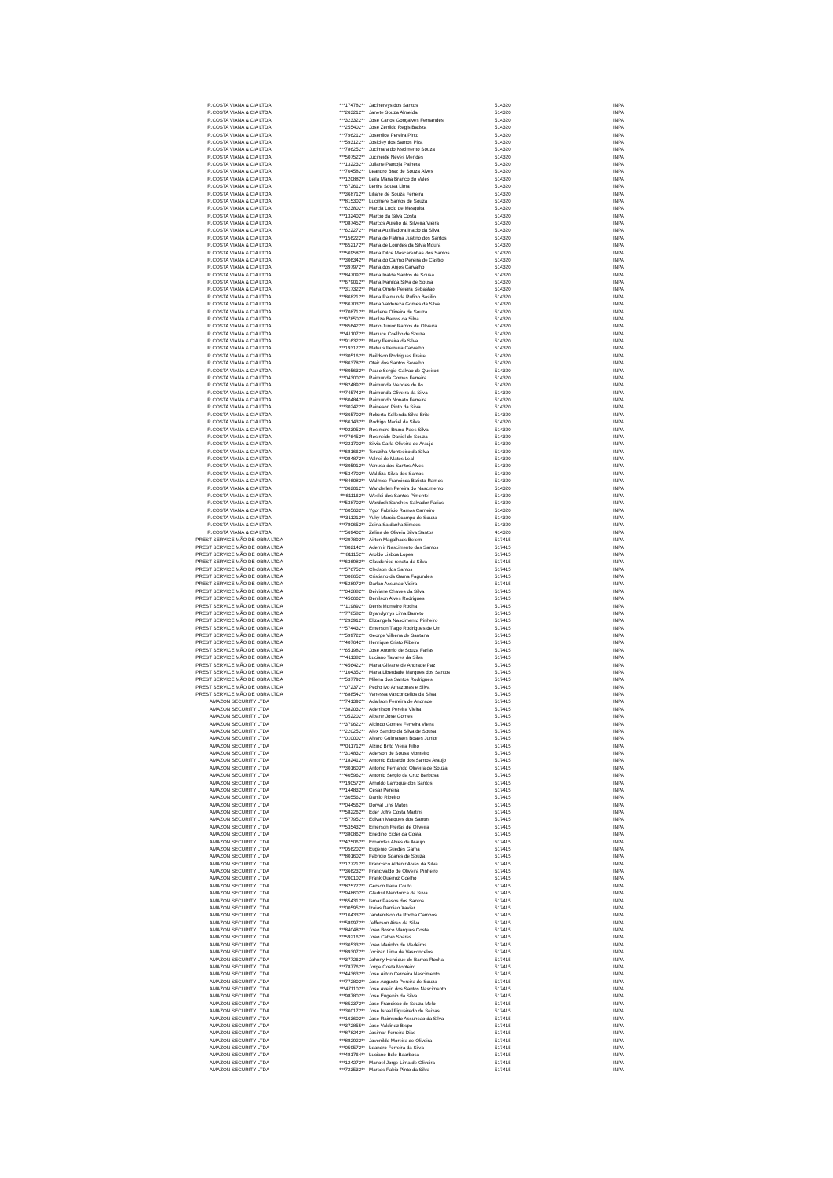| R.COSTA VIANA & CIA LTDA | ***174782** | Jacinereys dos Santos | 514320 | INPA |
| R.COSTA VIANA & CIA LTDA | ***263212** | Janete Souza Almeida | 514320 | INPA |
| R.COSTA VIANA & CIA LTDA | ***323322** | Jose Carlos Gonçalves Fernandes | 514320 | INPA |
| R.COSTA VIANA & CIA LTDA | ***255402** | Jose Zenildo Regis Batista | 514320 | INPA |
| R.COSTA VIANA & CIA LTDA | ***796212** | Josenilce Pereira Pinto | 514320 | INPA |
| R.COSTA VIANA & CIA LTDA | ***593122** | Josicley dos Santos Piza | 514320 | INPA |
| R.COSTA VIANA & CIA LTDA | ***786252** | Jucimara do Nscimento Souza | 514320 | INPA |
| R.COSTA VIANA & CIA LTDA | ***507522** | Jucineide Neves Mendes | 514320 | INPA |
| R.COSTA VIANA & CIA LTDA | ***132232** | Juliane Pantoja Palheta | 514320 | INPA |
| R.COSTA VIANA & CIA LTDA | ***704582** | Leandro Braz de Souza Alves | 514320 | INPA |
| R.COSTA VIANA & CIA LTDA | ***120882** | Leila Maria Branco do Vales | 514320 | INPA |
| R.COSTA VIANA & CIA LTDA | ***672612** | Lenira Sousa Lima | 514320 | INPA |
| R.COSTA VIANA & CIA LTDA | ***368712** | Liliane de Souza Ferreira | 514320 | INPA |
| R.COSTA VIANA & CIA LTDA | ***815302** | Lucimere Santos de Souza | 514320 | INPA |
| R.COSTA VIANA & CIA LTDA | ***623802** | Marcia Lucio de Mesquita | 514320 | INPA |
| R.COSTA VIANA & CIA LTDA | ***132402** | Marcio da Silva Costa | 514320 | INPA |
| R.COSTA VIANA & CIA LTDA | ***087452** | Marcos Aurelio da Silveira Vieira | 514320 | INPA |
| R.COSTA VIANA & CIA LTDA | ***622272** | Maria Auxiliadora Inacio da Silva | 514320 | INPA |
| R.COSTA VIANA & CIA LTDA | ***156222** | Maria de Fatima Justino dos Santos | 514320 | INPA |
| R.COSTA VIANA & CIA LTDA | ***652172** | Maria de Lourdes da Silva Moura | 514320 | INPA |
| R.COSTA VIANA & CIA LTDA | ***569582** | Maria Dilce Mascarenhas dos Santos | 514320 | INPA |
| R.COSTA VIANA & CIA LTDA | ***306342** | Maria do Carmo Pereira de Castro | 514320 | INPA |
| R.COSTA VIANA & CIA LTDA | ***397972** | Maria dos Anjos Carvalho | 514320 | INPA |
| R.COSTA VIANA & CIA LTDA | ***847092** | Maria Inalda Santos de Sousa | 514320 | INPA |
| R.COSTA VIANA & CIA LTDA | ***679012** | Maria Ivanilda Silva de Sousa | 514320 | INPA |
| R.COSTA VIANA & CIA LTDA | ***317322** | Maria Onete Pereira Sebastao | 514320 | INPA |
| R.COSTA VIANA & CIA LTDA | ***868212** | Maria Raimunda Rufino Basilio | 514320 | INPA |
| R.COSTA VIANA & CIA LTDA | ***667032** | Maria Valdereza Gomes da Silva | 514320 | INPA |
| R.COSTA VIANA & CIA LTDA | ***708712** | Marilene Oliveira de Souza | 514320 | INPA |
| R.COSTA VIANA & CIA LTDA | ***978502** | Marilza Barros da Silva | 514320 | INPA |
| R.COSTA VIANA & CIA LTDA | ***856422** | Mario Junior Ramos de Oliveira | 514320 | INPA |
| R.COSTA VIANA & CIA LTDA | ***411072** | Marluce Coelho de Souza | 514320 | INPA |
| R.COSTA VIANA & CIA LTDA | ***916322** | Marly Ferreira da Silva | 514320 | INPA |
| R.COSTA VIANA & CIA LTDA | ***193172** | Mateus Ferreira Carvalho | 514320 | INPA |
| R.COSTA VIANA & CIA LTDA | ***305162** | Neildson Rodrigues Freire | 514320 | INPA |
| R.COSTA VIANA & CIA LTDA | ***863782** | Otair dos Santos Sevalho | 514320 | INPA |
| R.COSTA VIANA & CIA LTDA | ***805632** | Paulo Sergio Galvao de Queiroz | 514320 | INPA |
| R.COSTA VIANA & CIA LTDA | ***043002** | Raimunda Gomes Ferreira | 514320 | INPA |
| R.COSTA VIANA & CIA LTDA | ***824892** | Raimunda Mendes de As | 514320 | INPA |
| R.COSTA VIANA & CIA LTDA | ***745742** | Raimunda Oliveira da Silva | 514320 | INPA |
| R.COSTA VIANA & CIA LTDA | ***604842** | Raimundo Nonato Ferreira | 514320 | INPA |
| R.COSTA VIANA & CIA LTDA | ***302422** | Raineson Pinto da Silva | 514320 | INPA |
| R.COSTA VIANA & CIA LTDA | ***365702** | Roberta Kellenda Silva Brito | 514320 | INPA |
| R.COSTA VIANA & CIA LTDA | ***661432** | Rodrigo Maciel da Silva | 514320 | INPA |
| R.COSTA VIANA & CIA LTDA | ***923952** | Rosimere Bruno Paes Silva | 514320 | INPA |
| R.COSTA VIANA & CIA LTDA | ***776452** | Rosineide Daniel de Souza | 514320 | INPA |
| R.COSTA VIANA & CIA LTDA | ***221702** | Silvia Carla Oliveira de Araujo | 514320 | INPA |
| R.COSTA VIANA & CIA LTDA | ***681662** | Tereziha Monteeiro da Silva | 514320 | INPA |
| R.COSTA VIANA & CIA LTDA | ***084872** | Valnei de Matos Leal | 514320 | INPA |
| R.COSTA VIANA & CIA LTDA | ***305912** | Vanusa dos Santos Alves | 514320 | INPA |
| R.COSTA VIANA & CIA LTDA | ***534702** | Waldiza Silva dos Santos | 514320 | INPA |
| R.COSTA VIANA & CIA LTDA | ***846082** | Walmice Francisca Batista Ramos | 514320 | INPA |
| R.COSTA VIANA & CIA LTDA | ***062012** | Wanderlen Pereira do Nascimento | 514320 | INPA |
| R.COSTA VIANA & CIA LTDA | ***611162** | Weslei dos Santos Pimentel | 514320 | INPA |
| R.COSTA VIANA & CIA LTDA | ***538702** | Wordock Sanches Salvador Farias | 514320 | INPA |
| R.COSTA VIANA & CIA LTDA | ***605632** | Ygor Fabricio Ramos Carneiro | 514320 | INPA |
| R.COSTA VIANA & CIA LTDA | ***311212** | Yuky Marcia Ocampo de Souza | 514320 | INPA |
| R.COSTA VIANA & CIA LTDA | ***780652** | Zeina Saldanha Simoes | 514320 | INPA |
| R.COSTA VIANA & CIA LTDA | ***569402** | Zelina de Oliveia Silva Santos | 414320 | INPA |
| PREST SERVICE MÃO DE OBRA LTDA | ***297892** | Airton Magalhaes Belem | 517415 | INPA |
| PREST SERVICE MÃO DE OBRA LTDA | ***802142** | Adem ir Nascimento dos Santos | 517415 | INPA |
| PREST SERVICE MÃO DE OBRA LTDA | ***811152** | Aroldo Lisboa Lopes | 517415 | INPA |
| PREST SERVICE MÃO DE OBRA LTDA | ***636982** | Claudenice renata da Silva | 517415 | INPA |
| PREST SERVICE MÃO DE OBRA LTDA | ***576752** | Cledson dos Santos | 517415 | INPA |
| PREST SERVICE MÃO DE OBRA LTDA | ***008652** | Cristiano da Gama Fagundes | 517415 | INPA |
| PREST SERVICE MÃO DE OBRA LTDA | ***528972** | Darlan Assunao Vieira | 517415 | INPA |
| PREST SERVICE MÃO DE OBRA LTDA | ***043882** | Deiviane Chaves da Silva | 517415 | INPA |
| PREST SERVICE MÃO DE OBRA LTDA | ***450662** | Denilson Alves Rodrigues | 517415 | INPA |
| PREST SERVICE MÃO DE OBRA LTDA | ***119892** | Denis Monteiro Rocha | 517415 | INPA |
| PREST SERVICE MÃO DE OBRA LTDA | ***778582** | Dyandymys Lima Barreto | 517415 | INPA |
| PREST SERVICE MÃO DE OBRA LTDA | ***293912** | Elizangela Nascimento Pinheiro | 517415 | INPA |
| PREST SERVICE MÃO DE OBRA LTDA | ***574432** | Emerson Tiago Rodrigues de Um | 517415 | INPA |
| PREST SERVICE MÃO DE OBRA LTDA | ***599722** | George Vilhena de Santana | 517415 | INPA |
| PREST SERVICE MÃO DE OBRA LTDA | ***407642** | Henrique Cristo Ribeiro | 517415 | INPA |
| PREST SERVICE MÃO DE OBRA LTDA | ***651982** | Jose Antonio de Souza Farias | 517415 | INPA |
| PREST SERVICE MÃO DE OBRA LTDA | ***411382** | Luciano Tavares da Silva | 517415 | INPA |
| PREST SERVICE MÃO DE OBRA LTDA | ***456422** | Maria Gileane de Andrade Paz | 517415 | INPA |
| PREST SERVICE MÃO DE OBRA LTDA | ***104352** | Maria Liberdade Marques dos Santos | 517415 | INPA |
| PREST SERVICE MÃO DE OBRA LTDA | ***537792** | Milena dos Santos Rodrigues | 517415 | INPA |
| PREST SERVICE MÃO DE OBRA LTDA | ***072372** | Pedro Ivo Amazonas e Silva | 517415 | INPA |
| PREST SERVICE MÃO DE OBRA LTDA | ***688542** | Vanessa Vasconcellos da Silva | 517415 | INPA |
| AMAZON SECURITY LTDA | ***741392** | Adailson Ferreira de Andrade | 517415 | INPA |
| AMAZON SECURITY LTDA | ***382032** | Adenilson Pereira Vieira | 517415 | INPA |
| AMAZON SECURITY LTDA | ***052202** | Albanir Jose Gomes | 517415 | INPA |
| AMAZON SECURITY LTDA | ***379622** | Alcindo Gomes Ferreira Vieira | 517415 | INPA |
| AMAZON SECURITY LTDA | ***220252** | Alex Sandro da Silva de Sousa | 517415 | INPA |
| AMAZON SECURITY LTDA | ***010002** | Alvaro Guimaraes Boaes Junior | 517415 | INPA |
| AMAZON SECURITY LTDA | ***011712** | Alzino Brito Vieira Filho | 517415 | INPA |
| AMAZON SECURITY LTDA | ***314832** | Aderson de Sousa Monteiro | 517415 | INPA |
| AMAZON SECURITY LTDA | ***182412** | Antonio Eduardo dos Santos Araujo | 517415 | INPA |
| AMAZON SECURITY LTDA | ***301603** | Antonio Fernando Oliveira de Souza | 517415 | INPA |
| AMAZON SECURITY LTDA | ***405962** | Antonio Sergio da Cruz Barbosa | 517415 | INPA |
| AMAZON SECURITY LTDA | ***190572** | Arnoldo Larroque dos Santos | 517415 | INPA |
| AMAZON SECURITY LTDA | ***144832** | Cesar Pereira | 517415 | INPA |
| AMAZON SECURITY LTDA | ***305562** | Danilo Ribeiro | 517415 | INPA |
| AMAZON SECURITY LTDA | ***044562** | Dorval Lins Matos | 517415 | INPA |
| AMAZON SECURITY LTDA | ***582262** | Eder Jofre Costa Martins | 517415 | INPA |
| AMAZON SECURITY LTDA | ***577952** | Edivan Marques dos Santos | 517415 | INPA |
| AMAZON SECURITY LTDA | ***535432** | Emerson Freitas de Oliveira | 517415 | INPA |
| AMAZON SECURITY LTDA | ***380862** | Enedino Eicler da Costa | 517415 | INPA |
| AMAZON SECURITY LTDA | ***425062** | Ernandes Alves de Araujo | 517415 | INPA |
| AMAZON SECURITY LTDA | ***056202** | Eugenio Guedes Gama | 517415 | INPA |
| AMAZON SECURITY LTDA | ***801602** | Fabricio Soares de Souza | 517415 | INPA |
| AMAZON SECURITY LTDA | ***127212** | Francisco Aldenir Alves da Silva | 517415 | INPA |
| AMAZON SECURITY LTDA | ***366232** | Francivaldo de Oliveira Pinheiro | 517415 | INPA |
| AMAZON SECURITY LTDA | ***200102** | Frank Queiroz Coelho | 517415 | INPA |
| AMAZON SECURITY LTDA | ***825772** | Gerson Faria Couto | 517415 | INPA |
| AMAZON SECURITY LTDA | ***948602** | Gledisil Mendonca da Silva | 517415 | INPA |
| AMAZON SECURITY LTDA | ***654312** | Ismar Passos dos Santos | 517415 | INPA |
| AMAZON SECURITY LTDA | ***005952** | Izaias Damiao Xavier | 517415 | INPA |
| AMAZON SECURITY LTDA | ***164332** | Jandenilson da Rocha Campos | 517415 | INPA |
| AMAZON SECURITY LTDA | ***589972** | Jefferson Aires da Silva | 517415 | INPA |
| AMAZON SECURITY LTDA | ***840482** | Joao Bosco Marques Costa | 517415 | INPA |
| AMAZON SECURITY LTDA | ***592162** | Joao Cativo Soares | 517415 | INPA |
| AMAZON SECURITY LTDA | ***365332** | Joao Marinho de Medeiros | 517415 | INPA |
| AMAZON SECURITY LTDA | ***893072** | Jocizan Lima de Vasconcelos | 517415 | INPA |
| AMAZON SECURITY LTDA | ***377262** | Johnny Henrique de Barros Rocha | 517415 | INPA |
| AMAZON SECURITY LTDA | ***787762** | Jorge Costa Monteiro | 517415 | INPA |
| AMAZON SECURITY LTDA | ***443632** | Jose Ailton Cerdeira Nascimento | 517415 | INPA |
| AMAZON SECURITY LTDA | ***772802** | Jose Augusto Pereira de Souza | 517415 | INPA |
| AMAZON SECURITY LTDA | ***471102** | Jose Avelin dos Santos Nascimento | 517415 | INPA |
| AMAZON SECURITY LTDA | ***987802** | Jose Eugenio da Silva | 517415 | INPA |
| AMAZON SECURITY LTDA | ***852372** | Jose Francisco de Souza Melo | 517415 | INPA |
| AMAZON SECURITY LTDA | ***360172** | Jose Israel Figueiredo de Seixas | 517415 | INPA |
| AMAZON SECURITY LTDA | ***163602** | Jose Raimundo Assuncao da Silva | 517415 | INPA |
| AMAZON SECURITY LTDA | ***372855** | Jose Valdinez Bispo | 517415 | INPA |
| AMAZON SECURITY LTDA | ***878242** | Josimar Ferreira Dias | 517415 | INPA |
| AMAZON SECURITY LTDA | ***882922** | Jovenildo Moreira de Oliveira | 517415 | INPA |
| AMAZON SECURITY LTDA | ***059572** | Leandro Ferreira da Silva | 517415 | INPA |
| AMAZON SECURITY LTDA | ***481764** | Luciano Belo Baarbosa | 517415 | INPA |
| AMAZON SECURITY LTDA | ***124272** | Manoel Jorge Lima de Oliveira | 517415 | INPA |
| AMAZON SECURITY LTDA | ***723532** | Marcos Fabio Pinto da Silva | 517415 | INPA |